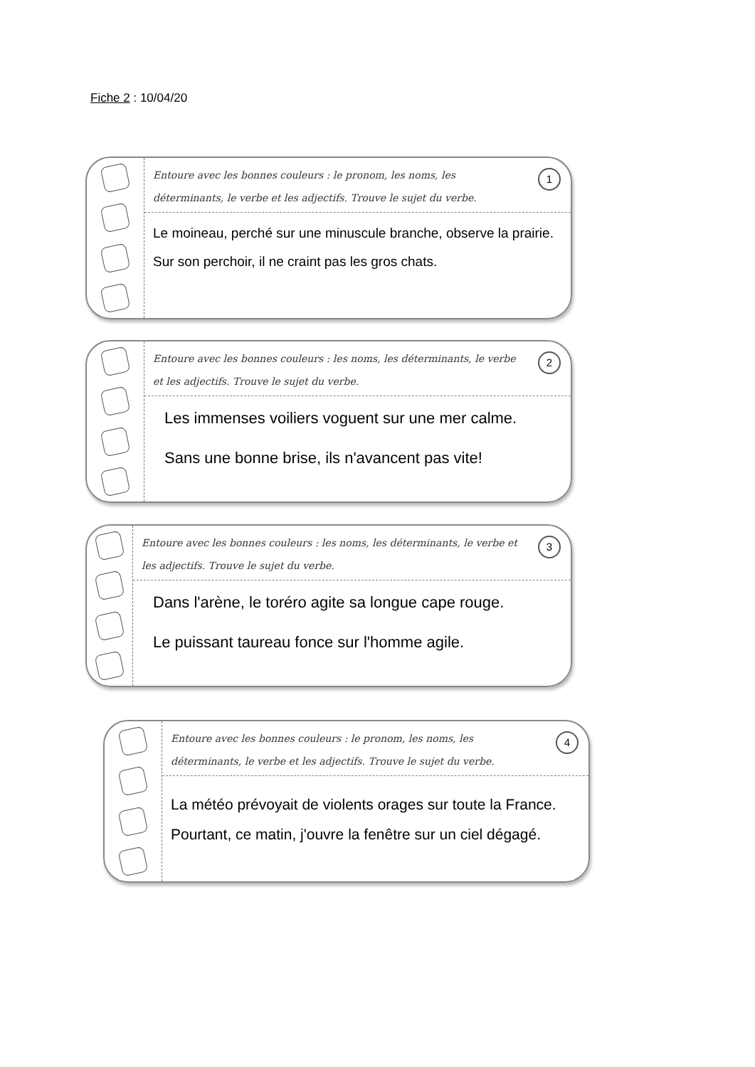Fiche 2 : 10/04/20
1
Entoure avec les bonnes couleurs : le pronom, les noms, les déterminants, le verbe et les adjectifs. Trouve le sujet du verbe.
Le moineau, perché sur une minuscule branche, observe la prairie.
Sur son perchoir, il ne craint pas les gros chats.
2
Entoure avec les bonnes couleurs : les noms, les déterminants, le verbe et les adjectifs. Trouve le sujet du verbe.
Les immenses voiliers voguent sur une mer calme.
Sans une bonne brise, ils n'avancent pas vite!
3
Entoure avec les bonnes couleurs : les noms, les déterminants, le verbe et les adjectifs. Trouve le sujet du verbe.
Dans l'arène, le toréro agite sa longue cape rouge.
Le puissant taureau fonce sur l'homme agile.
4
Entoure avec les bonnes couleurs : le pronom, les noms, les déterminants, le verbe et les adjectifs. Trouve le sujet du verbe.
La météo prévoyait de violents orages sur toute la France.
Pourtant, ce matin, j'ouvre la fenêtre sur un ciel dégagé.